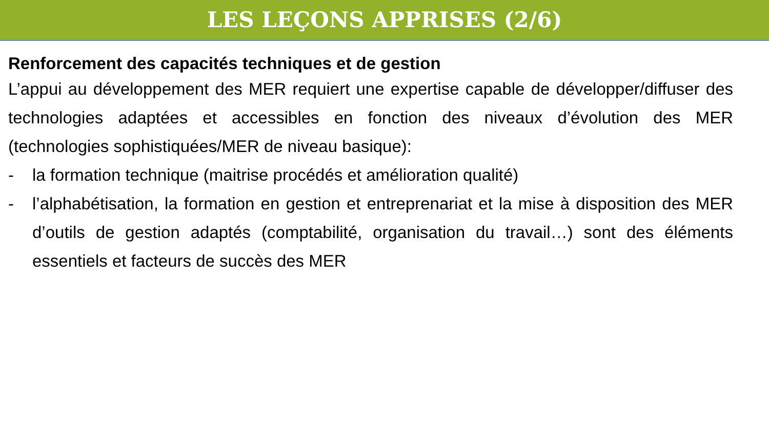LES LEÇONS APPRISES (2/6)
Renforcement des capacités techniques et de gestion
L’appui au développement des MER requiert une expertise capable de développer/diffuser des technologies adaptées et accessibles en fonction des niveaux d’évolution des MER (technologies sophistiquées/MER de niveau basique):
- la formation technique (maitrise procédés et amélioration qualité)
- l’alphabétisation, la formation en gestion et entreprenariat et la mise à disposition des MER d’outils de gestion adaptés (comptabilité, organisation du travail…) sont des éléments essentiels et facteurs de succès des MER